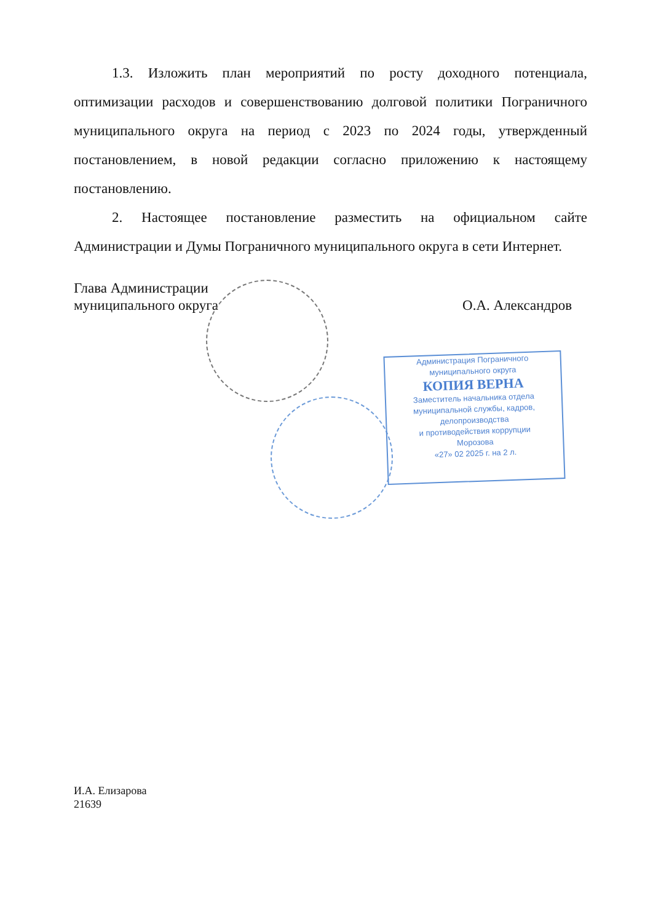1.3. Изложить план мероприятий по росту доходного потенциала, оптимизации расходов и совершенствованию долговой политики Пограничного муниципального округа на период с 2023 по 2024 годы, утвержденный постановлением, в новой редакции согласно приложению к настоящему постановлению.
2. Настоящее постановление разместить на официальном сайте Администрации и Думы Пограничного муниципального округа в сети Интернет.
О.А. Александров Глава Администрации
муниципального округа
Администрация Пограничного
муниципального округа
КОПИЯ ВЕРНА
Заместитель начальника отдела
муниципальной службы, кадров,
делопроизводства
и противодействия коррупции
Морозова
«27» 02 2025 г. на 2 л.
И.А. Елизарова
21639